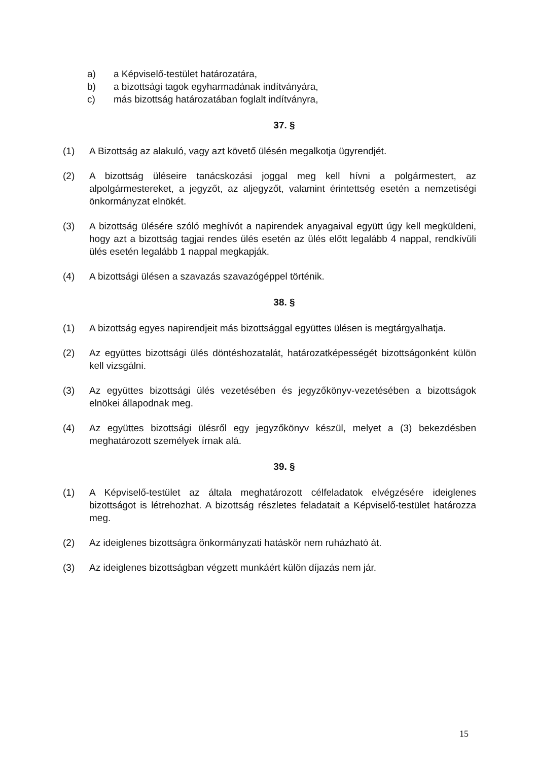a) a Képviselő-testület határozatára,
b) a bizottsági tagok egyharmadának indítványára,
c) más bizottság határozatában foglalt indítványra,
37. §
(1) A Bizottság az alakuló, vagy azt követő ülésén megalkotja ügyrendjét.
(2) A bizottság üléseire tanácskozási joggal meg kell hívni a polgármestert, az alpolgármestereket, a jegyzőt, az aljegyzőt, valamint érintettség esetén a nemzetiségi önkormányzat elnökét.
(3) A bizottság ülésére szóló meghívót a napirendek anyagaival együtt úgy kell megküldeni, hogy azt a bizottság tagjai rendes ülés esetén az ülés előtt legalább 4 nappal, rendkívüli ülés esetén legalább 1 nappal megkapják.
(4) A bizottsági ülésen a szavazás szavazógéppel történik.
38. §
(1) A bizottság egyes napirendjeit más bizottsággal együttes ülésen is megtárgyalhatja.
(2) Az együttes bizottsági ülés döntéshozatalát, határozatképességét bizottságonként külön kell vizsgálni.
(3) Az együttes bizottsági ülés vezetésében és jegyzőkönyv-vezetésében a bizottságok elnökei állapodnak meg.
(4) Az együttes bizottsági ülésről egy jegyzőkönyv készül, melyet a (3) bekezdésben meghatározott személyek írnak alá.
39. §
(1) A Képviselő-testület az általa meghatározott célfeladatok elvégzésére ideiglenes bizottságot is létrehozhat. A bizottság részletes feladatait a Képviselő-testület határozza meg.
(2) Az ideiglenes bizottságra önkormányzati hatáskör nem ruházható át.
(3) Az ideiglenes bizottságban végzett munkáért külön díjazás nem jár.
15